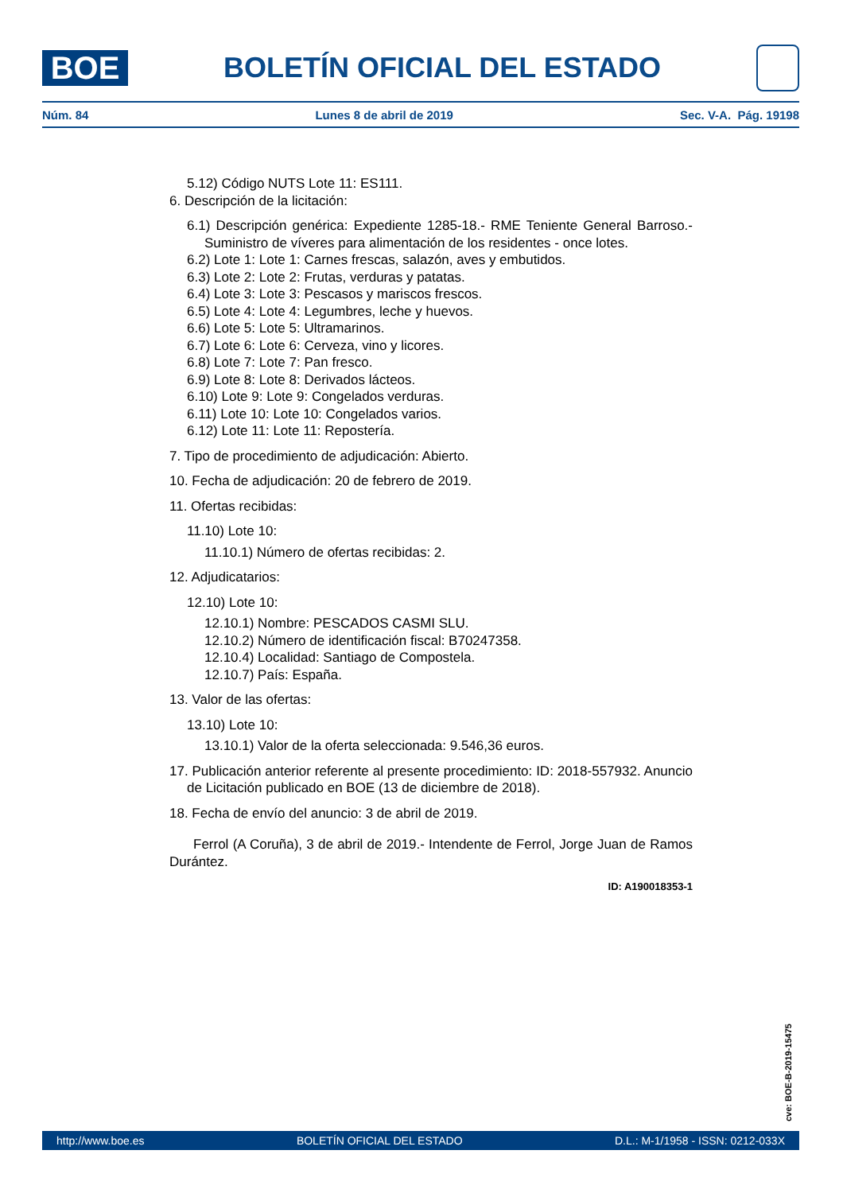BOE
BOLETÍN OFICIAL DEL ESTADO
Núm. 84 Lunes 8 de abril de 2019 Sec. V-A. Pág. 19198
5.12) Código NUTS Lote 11: ES111.
6. Descripción de la licitación:
6.1) Descripción genérica: Expediente 1285-18.- RME Teniente General Barroso.- Suministro de víveres para alimentación de los residentes - once lotes.
6.2) Lote 1: Lote 1: Carnes frescas, salazón, aves y embutidos.
6.3) Lote 2: Lote 2: Frutas, verduras y patatas.
6.4) Lote 3: Lote 3: Pescasos y mariscos frescos.
6.5) Lote 4: Lote 4: Legumbres, leche y huevos.
6.6) Lote 5: Lote 5: Ultramarinos.
6.7) Lote 6: Lote 6: Cerveza, vino y licores.
6.8) Lote 7: Lote 7: Pan fresco.
6.9) Lote 8: Lote 8: Derivados lácteos.
6.10) Lote 9: Lote 9: Congelados verduras.
6.11) Lote 10: Lote 10: Congelados varios.
6.12) Lote 11: Lote 11: Repostería.
7. Tipo de procedimiento de adjudicación: Abierto.
10. Fecha de adjudicación: 20 de febrero de 2019.
11. Ofertas recibidas:
11.10) Lote 10:
11.10.1) Número de ofertas recibidas: 2.
12. Adjudicatarios:
12.10) Lote 10:
12.10.1) Nombre: PESCADOS CASMI SLU.
12.10.2) Número de identificación fiscal: B70247358.
12.10.4) Localidad: Santiago de Compostela.
12.10.7) País: España.
13. Valor de las ofertas:
13.10) Lote 10:
13.10.1) Valor de la oferta seleccionada: 9.546,36 euros.
17. Publicación anterior referente al presente procedimiento: ID: 2018-557932. Anuncio de Licitación publicado en BOE (13 de diciembre de 2018).
18. Fecha de envío del anuncio: 3 de abril de 2019.
Ferrol (A Coruña), 3 de abril de 2019.- Intendente de Ferrol, Jorge Juan de Ramos Durántez.
ID: A190018353-1
cve: BOE-B-2019-15475
http://www.boe.es BOLETÍN OFICIAL DEL ESTADO D.L.: M-1/1958 - ISSN: 0212-033X